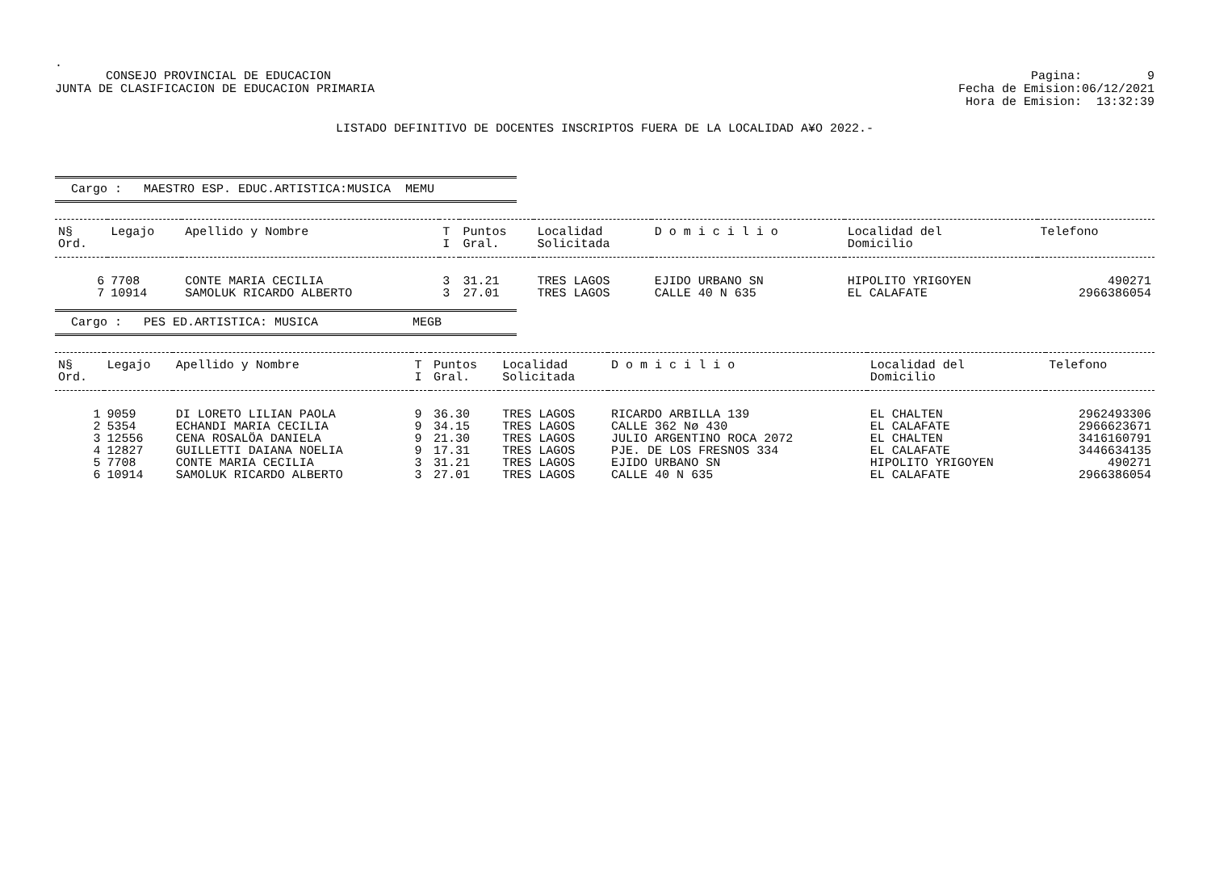.
CONSEJO PROVINCIAL DE EDUCACION
JUNTA DE CLASIFICACION DE EDUCACION PRIMARIA
Pagina: 9
Fecha de Emision:06/12/2021
Hora de Emision: 13:32:39
LISTADO DEFINITIVO DE DOCENTES INSCRIPTOS FUERA DE LA LOCALIDAD A¥O 2022.-
Cargo : MAESTRO ESP. EDUC.ARTISTICA:MUSICA MEMU
| N§ Ord. | Legajo | Apellido y Nombre | T I | Puntos Gral. | Localidad Solicitada | D o m i c i l i o | Localidad del Domicilio | Telefono |
| --- | --- | --- | --- | --- | --- | --- | --- | --- |
| 6 | 7708 | CONTE MARIA CECILIA | 3 | 31.21 | TRES LAGOS | EJIDO URBANO SN | HIPOLITO YRIGOYEN | 490271 |
| 7 | 10914 | SAMOLUK RICARDO ALBERTO | 3 | 27.01 | TRES LAGOS | CALLE 40 N 635 | EL CALAFATE | 2966386054 |
Cargo : PES ED.ARTISTICA: MUSICA MEGB
| N§ Ord. | Legajo | Apellido y Nombre | T I | Puntos Gral. | Localidad Solicitada | D o m i c i l i o | Localidad del Domicilio | Telefono |
| --- | --- | --- | --- | --- | --- | --- | --- | --- |
| 1 | 9059 | DI LORETO LILIAN PAOLA | 9 | 36.30 | TRES LAGOS | RICARDO ARBILLA 139 | EL CHALTEN | 2962493306 |
| 2 | 5354 | ECHANDI MARIA CECILIA | 9 | 34.15 | TRES LAGOS | CALLE 362 Nø 430 | EL CALAFATE | 2966623671 |
| 3 | 12556 | CENA ROSALÖA DANIELA | 9 | 21.30 | TRES LAGOS | JULIO ARGENTINO ROCA 2072 | EL CHALTEN | 3416160791 |
| 4 | 12827 | GUILLETTI DAIANA NOELIA | 9 | 17.31 | TRES LAGOS | PJE. DE LOS FRESNOS 334 | EL CALAFATE | 3446634135 |
| 5 | 7708 | CONTE MARIA CECILIA | 3 | 31.21 | TRES LAGOS | EJIDO URBANO SN | HIPOLITO YRIGOYEN | 490271 |
| 6 | 10914 | SAMOLUK RICARDO ALBERTO | 3 | 27.01 | TRES LAGOS | CALLE 40 N 635 | EL CALAFATE | 2966386054 |